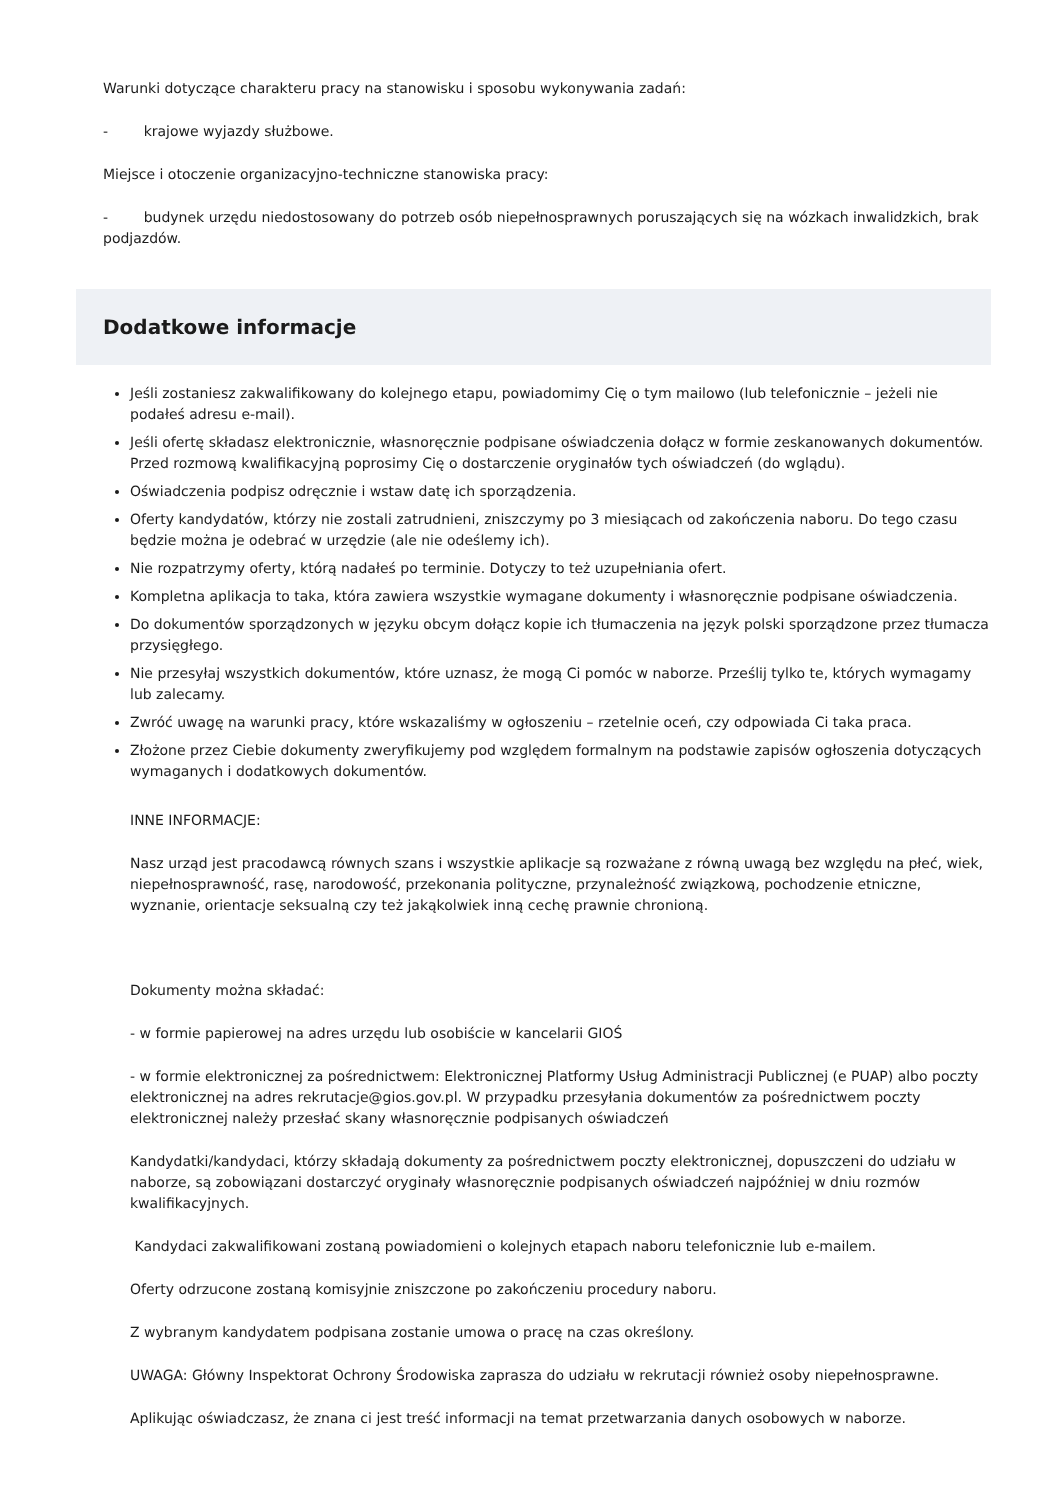Warunki dotyczące charakteru pracy na stanowisku i sposobu wykonywania zadań:
- krajowe wyjazdy służbowe.
Miejsce i otoczenie organizacyjno-techniczne stanowiska pracy:
- budynek urzędu niedostosowany do potrzeb osób niepełnosprawnych poruszających się na wózkach inwalidzkich, brak podjazdów.
Dodatkowe informacje
Jeśli zostaniesz zakwalifikowany do kolejnego etapu, powiadomimy Cię o tym mailowo (lub telefonicznie – jeżeli nie podałeś adresu e-mail).
Jeśli ofertę składasz elektronicznie, własnoręcznie podpisane oświadczenia dołącz w formie zeskanowanych dokumentów. Przed rozmową kwalifikacyjną poprosimy Cię o dostarczenie oryginałów tych oświadczeń (do wglądu).
Oświadczenia podpisz odręcznie i wstaw datę ich sporządzenia.
Oferty kandydatów, którzy nie zostali zatrudnieni, zniszczymy po 3 miesiącach od zakończenia naboru. Do tego czasu będzie można je odebrać w urzędzie (ale nie odeślemy ich).
Nie rozpatrzymy oferty, którą nadałeś po terminie. Dotyczy to też uzupełniania ofert.
Kompletna aplikacja to taka, która zawiera wszystkie wymagane dokumenty i własnoręcznie podpisane oświadczenia.
Do dokumentów sporządzonych w języku obcym dołącz kopie ich tłumaczenia na język polski sporządzone przez tłumacza przysięgłego.
Nie przesyłaj wszystkich dokumentów, które uznasz, że mogą Ci pomóc w naborze. Prześlij tylko te, których wymagamy lub zalecamy.
Zwróć uwagę na warunki pracy, które wskazaliśmy w ogłoszeniu – rzetelnie oceń, czy odpowiada Ci taka praca.
Złożone przez Ciebie dokumenty zweryfikujemy pod względem formalnym na podstawie zapisów ogłoszenia dotyczących wymaganych i dodatkowych dokumentów.
INNE INFORMACJE:
Nasz urząd jest pracodawcą równych szans i wszystkie aplikacje są rozważane z równą uwagą bez względu na płeć, wiek, niepełnosprawność, rasę, narodowość, przekonania polityczne, przynależność związkową, pochodzenie etniczne, wyznanie, orientacje seksualną czy też jakąkolwiek inną cechę prawnie chronioną.
Dokumenty można składać:
- w formie papierowej na adres urzędu lub osobiście w kancelarii GIOŚ
- w formie elektronicznej za pośrednictwem: Elektronicznej Platformy Usług Administracji Publicznej (e PUAP) albo poczty elektronicznej na adres rekrutacje@gios.gov.pl. W przypadku przesyłania dokumentów za pośrednictwem poczty elektronicznej należy przesłać skany własnoręcznie podpisanych oświadczeń
Kandydatki/kandydaci, którzy składają dokumenty za pośrednictwem poczty elektronicznej, dopuszczeni do udziału w naborze, są zobowiązani dostarczyć oryginały własnoręcznie podpisanych oświadczeń najpóźniej w dniu rozmów kwalifikacyjnych.
Kandydaci zakwalifikowani zostaną powiadomieni o kolejnych etapach naboru telefonicznie lub e-mailem.
Oferty odrzucone zostaną komisyjnie zniszczone po zakończeniu procedury naboru.
Z wybranym kandydatem podpisana zostanie umowa o pracę na czas określony.
UWAGA: Główny Inspektorat Ochrony Środowiska zaprasza do udziału w rekrutacji również osoby niepełnosprawne.
Aplikując oświadczasz, że znana ci jest treść informacji na temat przetwarzania danych osobowych w naborze.